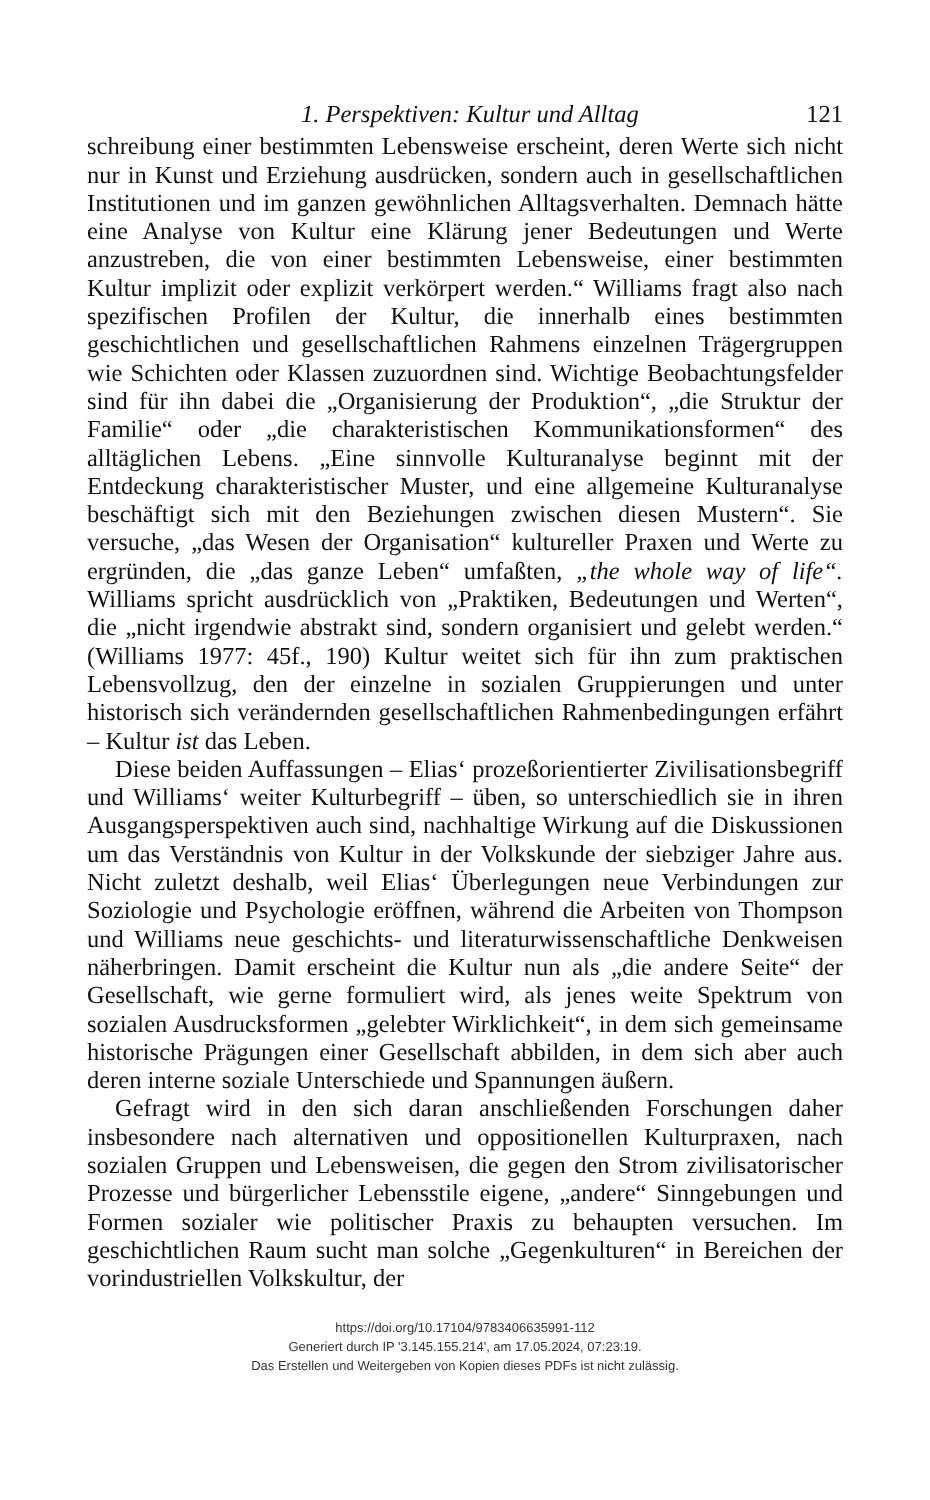1. Perspektiven: Kultur und Alltag 121
schreibung einer bestimmten Lebensweise erscheint, deren Werte sich nicht nur in Kunst und Erziehung ausdrücken, sondern auch in gesellschaftlichen Institutionen und im ganzen gewöhnlichen Alltags­verhalten. Demnach hätte eine Analyse von Kultur eine Klärung je­ner Bedeutungen und Werte anzustreben, die von einer bestimmten Lebensweise, einer bestimmten Kultur implizit oder explizit ver­körpert werden.“ Williams fragt also nach spezifischen Profilen der Kultur, die innerhalb eines bestimmten geschichtlichen und gesell­schaftlichen Rahmens einzelnen Trägergruppen wie Schichten oder Klassen zuzuordnen sind. Wichtige Beobachtungsfelder sind für ihn dabei die „Organisierung der Produktion“, „die Struktur der Fami­lie“ oder „die charakteristischen Kommunikationsformen“ des all­täglichen Lebens. „Eine sinnvolle Kulturanalyse beginnt mit der Ent­deckung charakteristischer Muster, und eine allgemeine Kulturanaly­se beschäftigt sich mit den Beziehungen zwischen diesen Mustern“. Sie versuche, „das Wesen der Organisation“ kultureller Praxen und Werte zu ergründen, die „das ganze Leben“ umfaßten, „the whole way of life“. Williams spricht ausdrücklich von „Praktiken, Bedeutun­gen und Werten“, die „nicht irgendwie abstrakt sind, sondern orga­nisiert und gelebt werden.“ (Williams 1977: 45f., 190) Kultur weitet sich für ihn zum praktischen Lebensvollzug, den der einzelne in so­zialen Gruppierungen und unter historisch sich verändernden gesell­schaftlichen Rahmenbedingungen erfährt – Kultur ist das Leben.
Diese beiden Auffassungen – Elias‘ prozeßorientierter Zivilisati­onsbegriff und Williams‘ weiter Kulturbegriff – üben, so unter­schiedlich sie in ihren Ausgangsperspektiven auch sind, nachhaltige Wirkung auf die Diskussionen um das Verständnis von Kultur in der Volkskunde der siebziger Jahre aus. Nicht zuletzt deshalb, weil Elias‘ Überlegungen neue Verbindungen zur Soziologie und Psychologie eröffnen, während die Arbeiten von Thompson und Williams neue geschichts- und literaturwissenschaftliche Denkweisen näherbringen. Damit erscheint die Kultur nun als „die andere Seite“ der Gesell­schaft, wie gerne formuliert wird, als jenes weite Spektrum von so­zialen Ausdrucksformen „gelebter Wirklichkeit“, in dem sich ge­meinsame historische Prägungen einer Gesellschaft abbilden, in dem sich aber auch deren interne soziale Unterschiede und Spannungen äußern.
Gefragt wird in den sich daran anschließenden Forschungen daher insbesondere nach alternativen und oppositionellen Kulturpraxen, nach sozialen Gruppen und Lebensweisen, die gegen den Strom zivi­lisatorischer Prozesse und bürgerlicher Lebensstile eigene, „andere“ Sinngebungen und Formen sozialer wie politischer Praxis zu be­haupten versuchen. Im geschichtlichen Raum sucht man solche „Gegenkulturen“ in Bereichen der vorindustriellen Volkskultur, der
https://doi.org/10.17104/9783406635991-112
Generiert durch IP '3.145.155.214', am 17.05.2024, 07:23:19.
Das Erstellen und Weitergeben von Kopien dieses PDFs ist nicht zulässig.